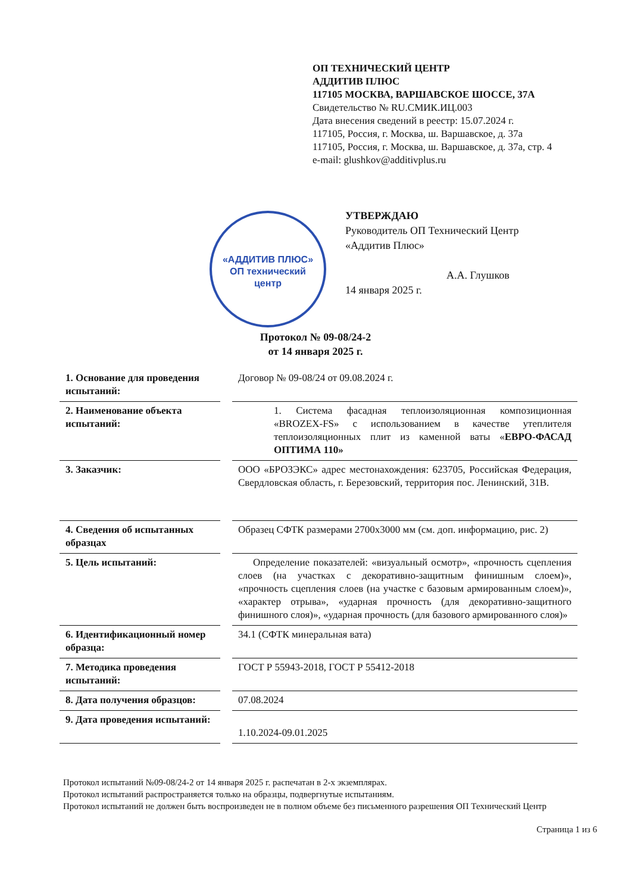ОП ТЕХНИЧЕСКИЙ ЦЕНТР
АДДИТИВ ПЛЮС
117105 МОСКВА, ВАРШАВСКОЕ ШОССЕ, 37А
Свидетельство № RU.СМИК.ИЦ.003
Дата внесения сведений в реестр: 15.07.2024 г.
117105, Россия, г. Москва, ш. Варшавское, д. 37а
117105, Россия, г. Москва, ш. Варшавское, д. 37а, стр. 4
e-mail: glushkov@additivplus.ru
«АДДИТИВ ПЛЮС»
ОП технический
центр
УТВЕРЖДАЮ
Руководитель ОП Технический Центр «Аддитив Плюс»
А.А. Глушков
14 января 2025 г.
Протокол № 09-08/24-2
от 14 января 2025 г.
| 1. Основание для проведения испытаний: | Договор № 09-08/24 от 09.08.2024 г. |
| 2. Наименование объекта испытаний: | 1. Система фасадная теплоизоляционная композиционная «BROZEX-FS» с использованием в качестве утеплителя теплоизоляционных плит из каменной ваты « ЕВРО-ФАСАД ОПТИМА 110» |
| 3. Заказчик: | ООО «БРОЗЭКС» адрес местонахождения: 623705, Российская Федерация, Свердловская область, г. Березовский, территория пос. Ленинский, 31В. |
| 4. Сведения об испытанных образцах | Образец СФТК размерами 2700х3000 мм (см. доп. информацию, рис. 2) |
| 5. Цель испытаний: | Определение показателей: «визуальный осмотр», «прочность сцепления слоев (на участках с декоративно-защитным финишным слоем)», «прочность сцепления слоев (на участке с базовым армированным слоем)», «характер отрыва», «ударная прочность (для декоративно-защитного финишного слоя)», «ударная прочность (для базового армированного слоя)» |
| 6. Идентификационный номер образца: | 34.1 (СФТК минеральная вата) |
| 7. Методика проведения испытаний: | ГОСТ Р 55943-2018, ГОСТ Р 55412-2018 |
| 8. Дата получения образцов: | 07.08.2024 |
| 9. Дата проведения испытаний: | 1.10.2024-09.01.2025 |
Протокол испытаний №09-08/24-2 от 14 января 2025 г. распечатан в 2-х экземплярах.
Протокол испытаний распространяется только на образцы, подвергнутые испытаниям.
Протокол испытаний не должен быть воспроизведен не в полном объеме без письменного разрешения ОП Технический Центр
Страница 1 из 6